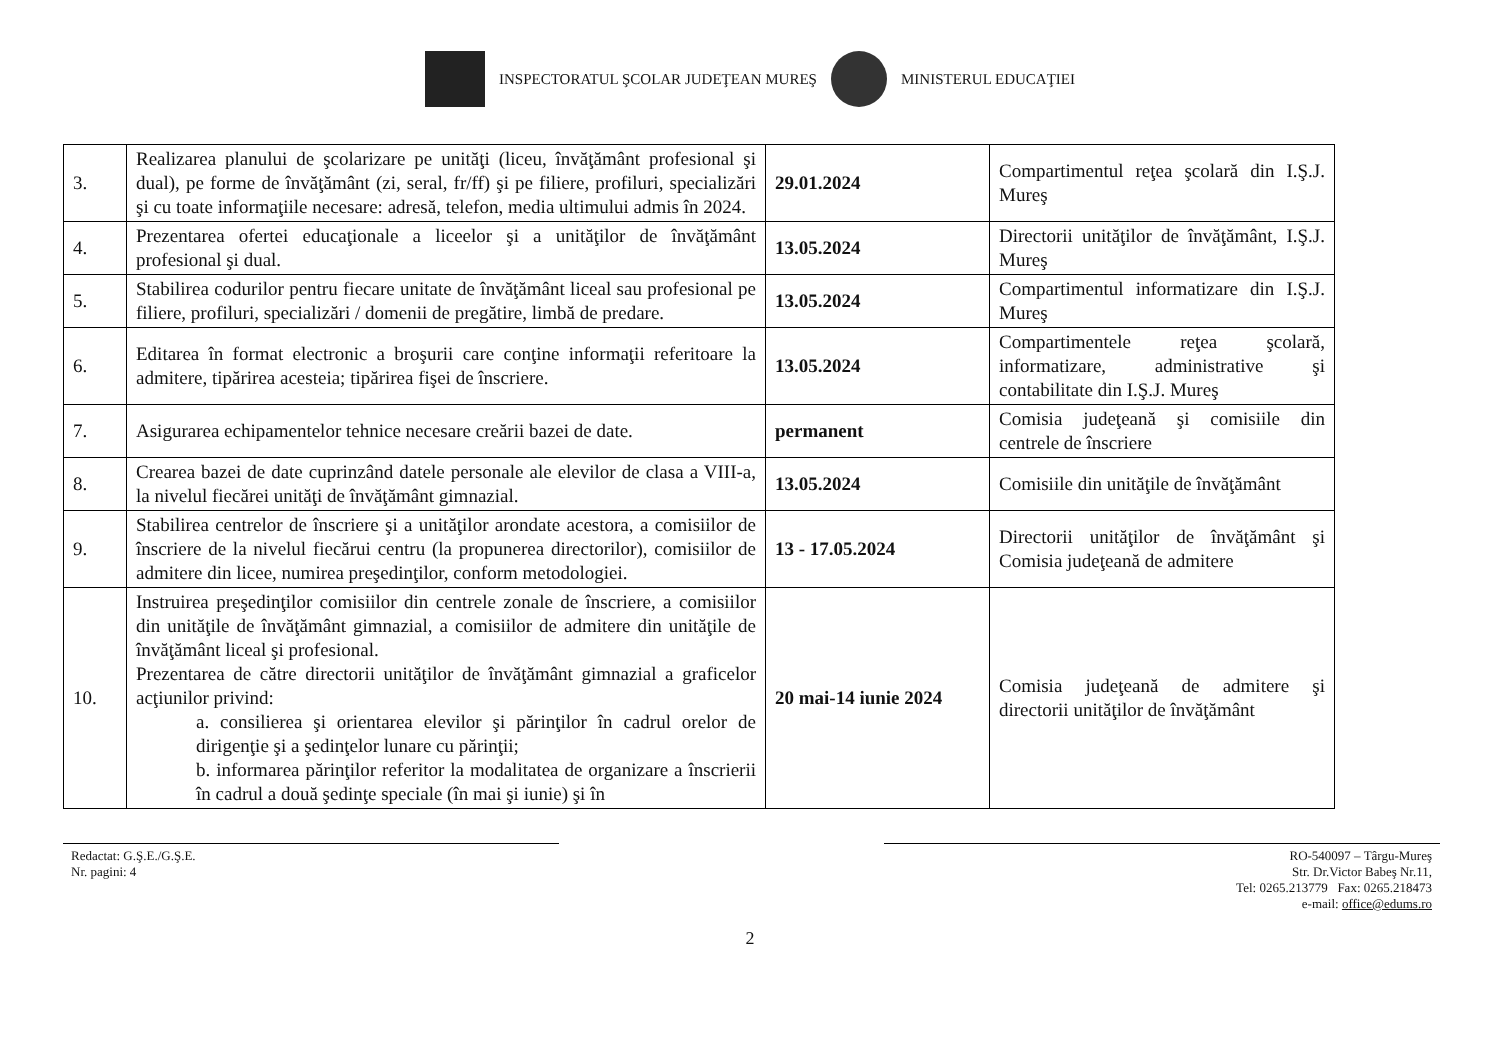INSPECTORATUL ŞCOLAR JUDEŢEAN MUREŞ MINISTERUL EDUCAŢIEI
| 3. | Realizarea planului de şcolarizare pe unităţi (liceu, învăţământ profesional şi dual), pe forme de învăţământ (zi, seral, fr/ff) şi pe filiere, profiluri, specializări şi cu toate informaţiile necesare: adresă, telefon, media ultimului admis în 2024. | 29.01.2024 | Compartimentul reţea şcolară din I.Ş.J. Mureş |
| 4. | Prezentarea ofertei educaţionale a liceelor şi a unităţilor de învăţământ profesional şi dual. | 13.05.2024 | Directorii unităţilor de învăţământ, I.Ş.J. Mureş |
| 5. | Stabilirea codurilor pentru fiecare unitate de învăţământ liceal sau profesional pe filiere, profiluri, specializări / domenii de pregătire, limbă de predare. | 13.05.2024 | Compartimentul informatizare din I.Ş.J. Mureş |
| 6. | Editarea în format electronic a broşurii care conţine informaţii referitoare la admitere, tipărirea acesteia; tipărirea fişei de înscriere. | 13.05.2024 | Compartimentele reţea şcolară, informatizare, administrative şi contabilitate din I.Ş.J. Mureş |
| 7. | Asigurarea echipamentelor tehnice necesare creării bazei de date. | permanent | Comisia judeţeană şi comisiile din centrele de înscriere |
| 8. | Crearea bazei de date cuprinzând datele personale ale elevilor de clasa a VIII-a, la nivelul fiecărei unităţi de învăţământ gimnazial. | 13.05.2024 | Comisiile din unităţile de învăţământ |
| 9. | Stabilirea centrelor de înscriere şi a unităţilor arondate acestora, a comisiilor de înscriere de la nivelul fiecărui centru (la propunerea directorilor), comisiilor de admitere din licee, numirea preşedinţilor, conform metodologiei. | 13 - 17.05.2024 | Directorii unităţilor de învăţământ şi Comisia judeţeană de admitere |
| 10. | Instruirea preşedinţilor comisiilor din centrele zonale de înscriere, a comisiilor din unităţile de învăţământ gimnazial, a comisiilor de admitere din unităţile de învăţământ liceal şi profesional. Prezentarea de către directorii unităţilor de învăţământ gimnazial a graficelor acţiunilor privind: a. consilierea şi orientarea elevilor şi părinţilor în cadrul orelor de dirigenţie şi a şedinţelor lunare cu părinţii; b. informarea părinţilor referitor la modalitatea de organizare a înscrierii în cadrul a două şedinţe speciale (în mai şi iunie) şi în | 20 mai-14 iunie 2024 | Comisia judeţeană de admitere şi directorii unităţilor de învăţământ |
Redactat: G.Ş.E./G.Ş.E.
Nr. pagini: 4
RO-540097 – Târgu-Mureş
Str. Dr.Victor Babeş Nr.11,
Tel: 0265.213779 Fax: 0265.218473
e-mail: office@edums.ro
2